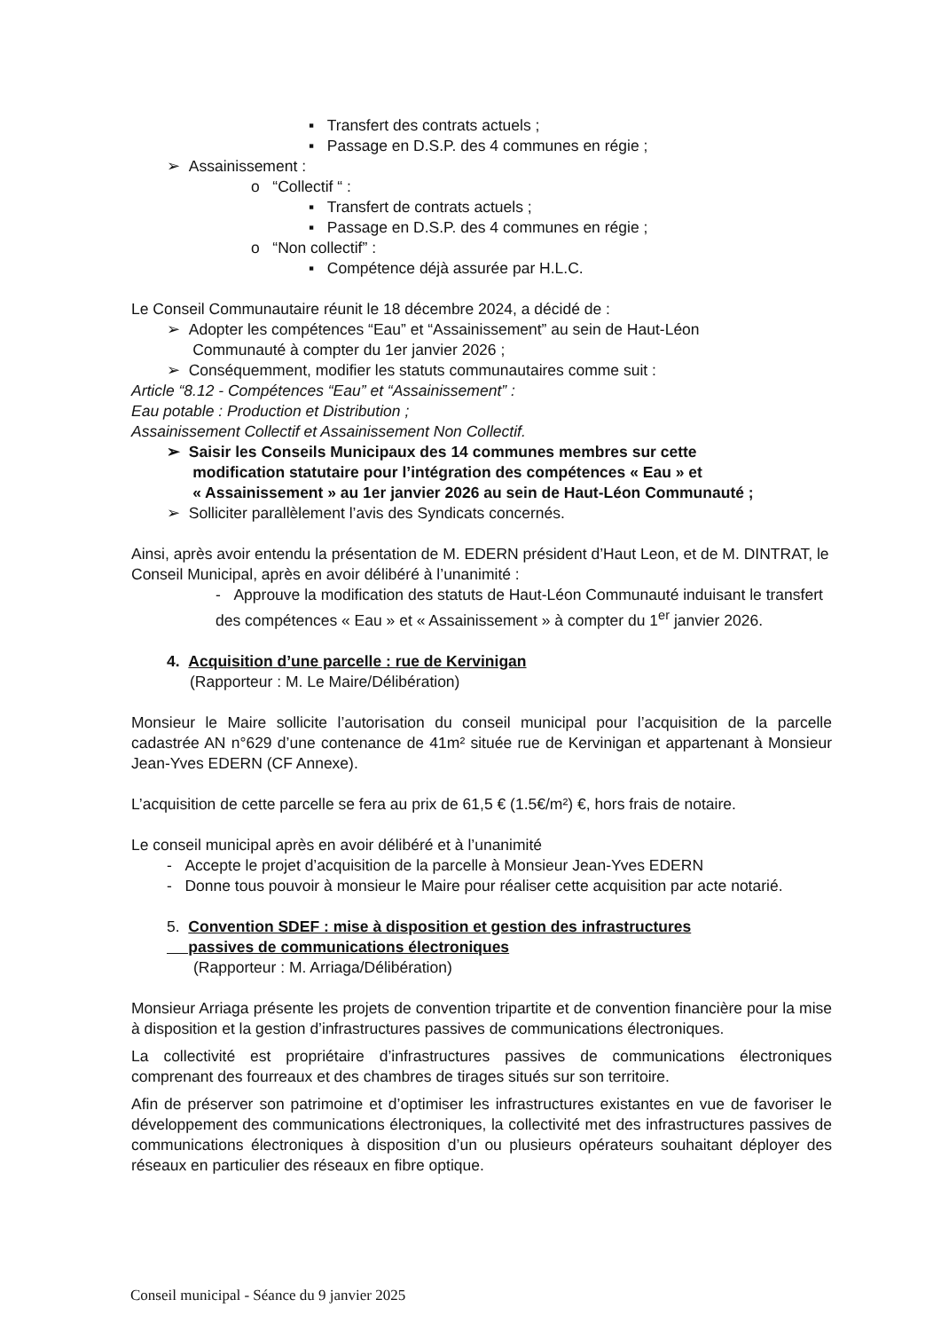▪ Transfert des contrats actuels ;
▪ Passage en D.S.P. des 4 communes en régie ;
➢ Assainissement :
o “Collectif “ :
▪ Transfert de contrats actuels ;
▪ Passage en D.S.P. des 4 communes en régie ;
o “Non collectif” :
▪ Compétence déjà assurée par H.L.C.
Le Conseil Communautaire réunit le 18 décembre 2024, a décidé de :
➢ Adopter les compétences “Eau” et “Assainissement” au sein de Haut-Léon
Communauté à compter du 1er janvier 2026 ;
➢ Conséquemment, modifier les statuts communautaires comme suit :
Article “8.12 - Compétences “Eau” et “Assainissement” :
Eau potable : Production et Distribution ;
Assainissement Collectif et Assainissement Non Collectif.
➢ Saisir les Conseils Municipaux des 14 communes membres sur cette
modification statutaire pour l’intégration des compétences « Eau » et
« Assainissement » au 1er janvier 2026 au sein de Haut-Léon Communauté ;
➢ Solliciter parallèlement l’avis des Syndicats concernés.
Ainsi, après avoir entendu la présentation de M. EDERN président d’Haut Leon, et de M. DINTRAT, le Conseil Municipal, après en avoir délibéré à l’unanimité :
- Approuve la modification des statuts de Haut-Léon Communauté induisant le transfert des compétences « Eau » et « Assainissement » à compter du 1<sup>er</sup> janvier 2026.
4. Acquisition d’une parcelle : rue de Kervinigan
(Rapporteur : M. Le Maire/Délibération)
Monsieur le Maire sollicite l’autorisation du conseil municipal pour l’acquisition de la parcelle cadastrée AN n°629 d’une contenance de 41m² située rue de Kervinigan et appartenant à Monsieur Jean-Yves EDERN (CF Annexe).
L’acquisition de cette parcelle se fera au prix de 61,5 € (1.5€/m²) €, hors frais de notaire.
Le conseil municipal après en avoir délibéré et à l’unanimité
- Accepte le projet d’acquisition de la parcelle à Monsieur Jean-Yves EDERN
- Donne tous pouvoir à monsieur le Maire pour réaliser cette acquisition par acte notarié.
5. Convention SDEF : mise à disposition et gestion des infrastructures
passives de communications électroniques
(Rapporteur : M. Arriaga/Délibération)
Monsieur Arriaga présente les projets de convention tripartite et de convention financière pour la mise à disposition et la gestion d’infrastructures passives de communications électroniques.
La collectivité est propriétaire d’infrastructures passives de communications électroniques comprenant des fourreaux et des chambres de tirages situés sur son territoire.
Afin de préserver son patrimoine et d’optimiser les infrastructures existantes en vue de favoriser le développement des communications électroniques, la collectivité met des infrastructures passives de communications électroniques à disposition d’un ou plusieurs opérateurs souhaitant déployer des réseaux en particulier des réseaux en fibre optique.
Conseil municipal - Séance du 9 janvier 2025